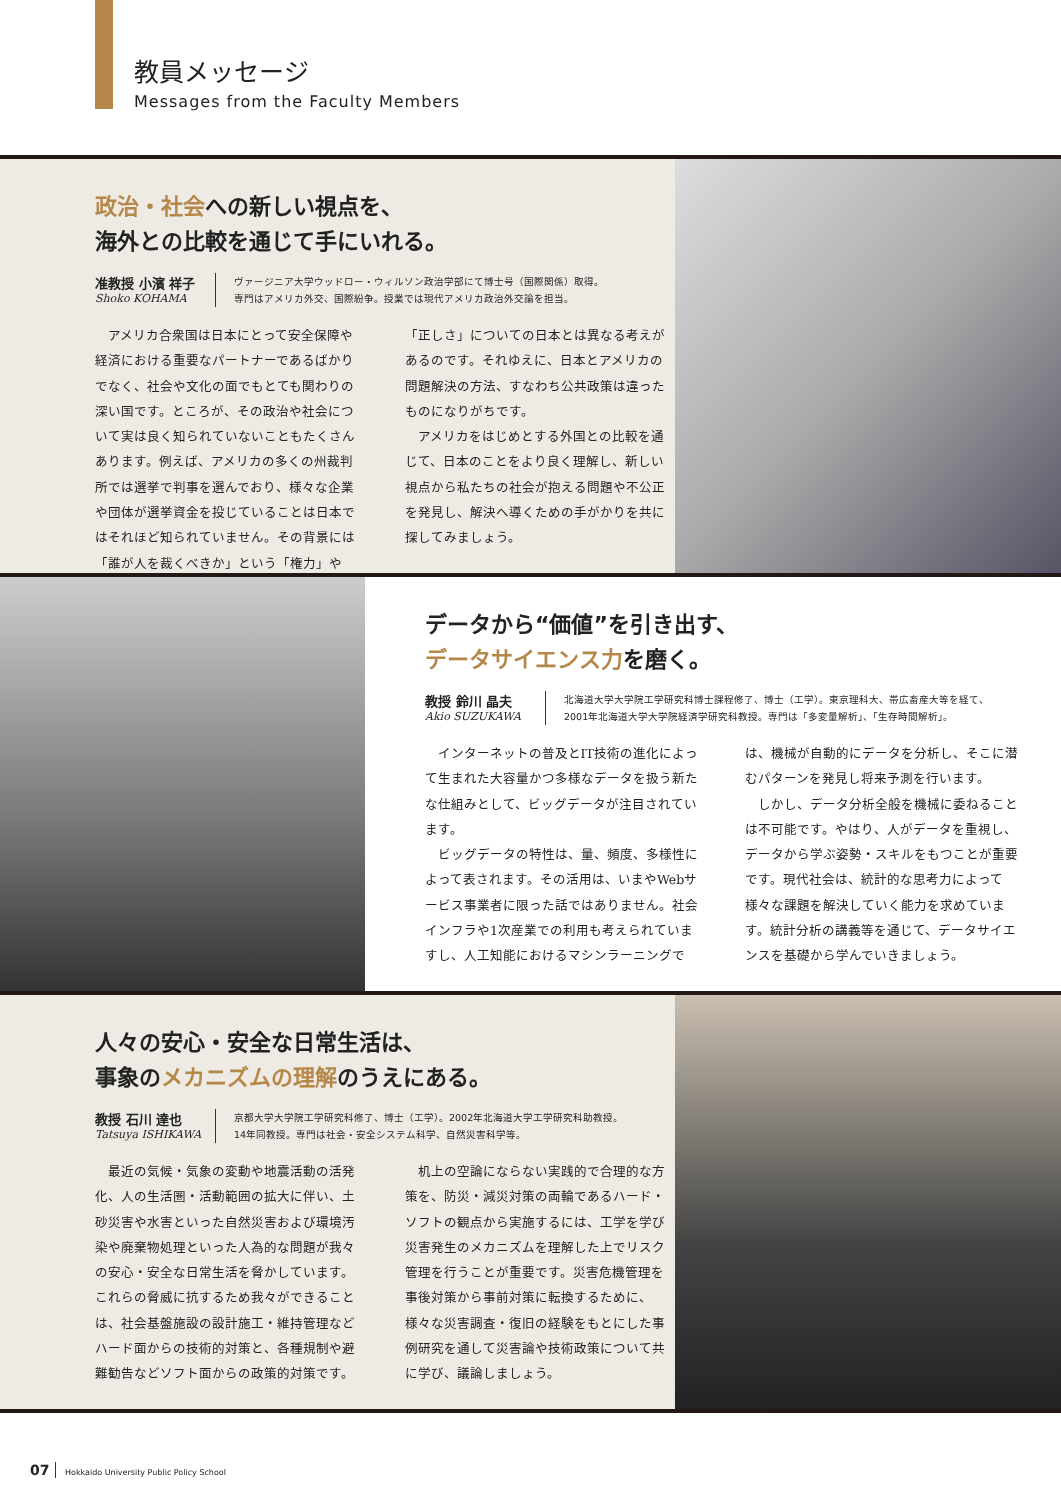教員メッセージ
Messages from the Faculty Members
政治・社会への新しい視点を、
海外との比較を通じて手にいれる。
准教授 小濱 祥子
Shoko KOHAMA
ヴァージニア大学ウッドロー・ウィルソン政治学部にて博士号（国際関係）取得。
専門はアメリカ外交、国際紛争。授業では現代アメリカ政治外交論を担当。
アメリカ合衆国は日本にとって安全保障や経済における重要なパートナーであるばかりでなく、社会や文化の面でもとても関わりの深い国です。ところが、その政治や社会について実は良く知られていないこともたくさんあります。例えば、アメリカの多くの州裁判所では選挙で判事を選んでおり、様々な企業や団体が選挙資金を投じていることは日本ではそれほど知られていません。その背景には「誰が人を裁くべきか」という「権力」や「正しさ」についての日本とは異なる考えがあるのです。それゆえに、日本とアメリカの問題解決の方法、すなわち公共政策は違ったものになりがちです。
アメリカをはじめとする外国との比較を通じて、日本のことをより良く理解し、新しい視点から私たちの社会が抱える問題や不公正を発見し、解決へ導くための手がかりを共に探してみましょう。
データから“価値”を引き出す、
データサイエンス力を磨く。
教授 鈴川 晶夫
Akio SUZUKAWA
北海道大学大学院工学研究科博士課程修了、博士（工学）。東京理科大、帯広畜産大等を経て、
2001年北海道大学大学院経済学研究科教授。専門は「多変量解析」、「生存時間解析」。
インターネットの普及とIT技術の進化によって生まれた大容量かつ多様なデータを扱う新たな仕組みとして、ビッグデータが注目されています。
ビッグデータの特性は、量、頻度、多様性によって表されます。その活用は、いまやWebサービス事業者に限った話ではありません。社会インフラや1次産業での利用も考えられていますし、人工知能におけるマシンラーニングでは、機械が自動的にデータを分析し、そこに潜むパターンを発見し将来予測を行います。
しかし、データ分析全般を機械に委ねることは不可能です。やはり、人がデータを重視し、データから学ぶ姿勢・スキルをもつことが重要です。現代社会は、統計的な思考力によって様々な課題を解決していく能力を求めています。統計分析の講義等を通じて、データサイエンスを基礎から学んでいきましょう。
人々の安心・安全な日常生活は、
事象のメカニズムの理解のうえにある。
教授 石川 達也
Tatsuya ISHIKAWA
京都大学大学院工学研究科修了、博士（工学）。2002年北海道大学工学研究科助教授。
14年同教授。専門は社会・安全システム科学、自然災害科学等。
最近の気候・気象の変動や地震活動の活発化、人の生活圏・活動範囲の拡大に伴い、土砂災害や水害といった自然災害および環境汚染や廃棄物処理といった人為的な問題が我々の安心・安全な日常生活を脅かしています。これらの脅威に抗するため我々ができることは、社会基盤施設の設計施工・維持管理などハード面からの技術的対策と、各種規制や避難勧告などソフト面からの政策的対策です。
机上の空論にならない実践的で合理的な方策を、防災・減災対策の両輪であるハード・ソフトの観点から実施するには、工学を学び災害発生のメカニズムを理解した上でリスク管理を行うことが重要です。災害危機管理を事後対策から事前対策に転換するために、様々な災害調査・復旧の経験をもとにした事例研究を通して災害論や技術政策について共に学び、議論しましょう。
07 Hokkaido University Public Policy School